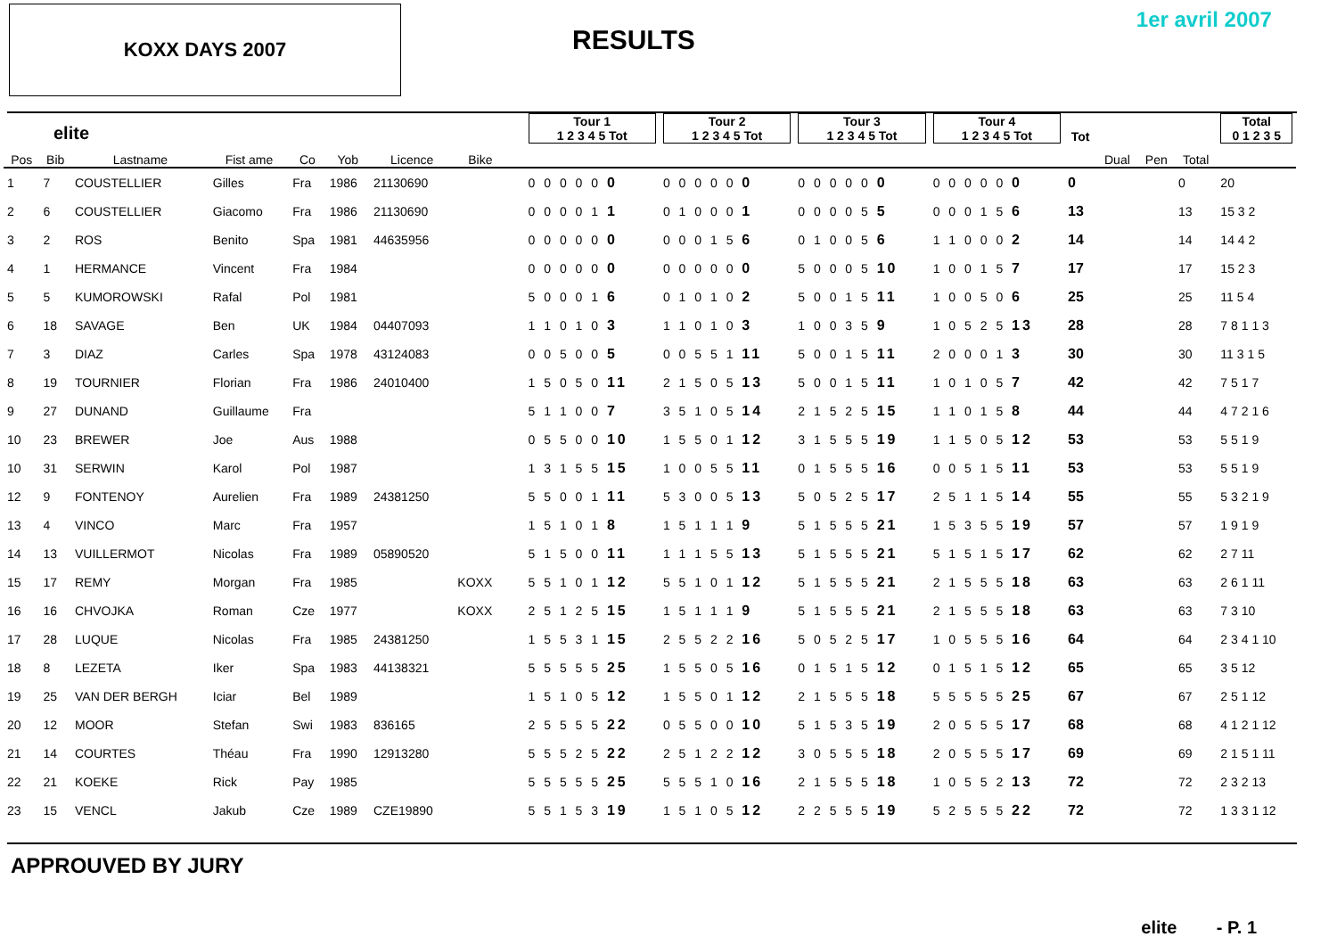KOXX DAYS 2007
RESULTS
1er avril 2007
| elite | | | | | | | | | | Tour 1 1 2 3 4 5 Tot | Tour 2 1 2 3 4 5 Tot | Tour 3 1 2 3 4 5 Tot | Tour 4 1 2 3 4 5 Tot | Tot | | | | Total 0 1 2 3 5 |
| --- | --- | --- | --- | --- | --- | --- | --- | --- | --- | --- | --- | --- | --- | --- | --- | --- | --- | --- |
| Pos | Bib | Lastname | Fist ame | Co | Yob | Licence | Bike | | | | | | | | Dual | Pen | Total | |
| 1 | 7 | COUSTELLIER | Gilles | Fra | 1986 | 21130690 | | | | 0 0 0 0 0 0 | 0 0 0 0 0 0 | 0 0 0 0 0 0 | 0 0 0 0 0 0 | 0 | | | 0 | 20 |
| 2 | 6 | COUSTELLIER | Giacomo | Fra | 1986 | 21130690 | | | | 0 0 0 0 1 1 | 0 1 0 0 0 1 | 0 0 0 0 5 5 | 0 0 0 1 5 6 | 13 | | | 13 | 15 3 2 |
| 3 | 2 | ROS | Benito | Spa | 1981 | 44635956 | | | | 0 0 0 0 0 0 | 0 0 0 1 5 6 | 0 1 0 0 5 6 | 1 1 0 0 0 2 | 14 | | | 14 | 14 4 2 |
| 4 | 1 | HERMANCE | Vincent | Fra | 1984 | | | | | 0 0 0 0 0 0 | 0 0 0 0 0 0 | 5 0 0 0 5 10 | 1 0 0 1 5 7 | 17 | | | 17 | 15 2 3 |
| 5 | 5 | KUMOROWSKI | Rafal | Pol | 1981 | | | | | 5 0 0 0 1 6 | 0 1 0 1 0 2 | 5 0 0 1 5 11 | 1 0 0 5 0 6 | 25 | | | 25 | 11 5 4 |
| 6 | 18 | SAVAGE | Ben | UK | 1984 | 04407093 | | | | 1 1 0 1 0 3 | 1 1 0 1 0 3 | 1 0 0 3 5 9 | 1 0 5 2 5 13 | 28 | | | 28 | 7 8 1 1 3 |
| 7 | 3 | DIAZ | Carles | Spa | 1978 | 43124083 | | | | 0 0 5 0 0 5 | 0 0 5 5 1 11 | 5 0 0 1 5 11 | 2 0 0 0 1 3 | 30 | | | 30 | 11 3 1 5 |
| 8 | 19 | TOURNIER | Florian | Fra | 1986 | 24010400 | | | | 1 5 0 5 0 11 | 2 1 5 0 5 13 | 5 0 0 1 5 11 | 1 0 1 0 5 7 | 42 | | | 42 | 7 5 1 7 |
| 9 | 27 | DUNAND | Guillaume | Fra | | | | | | 5 1 1 0 0 7 | 3 5 1 0 5 14 | 2 1 5 2 5 15 | 1 1 0 1 5 8 | 44 | | | 44 | 4 7 2 1 6 |
| 10 | 23 | BREWER | Joe | Aus | 1988 | | | | | 0 5 5 0 0 10 | 1 5 5 0 1 12 | 3 1 5 5 5 19 | 1 1 5 0 5 12 | 53 | | | 53 | 5 5 1 9 |
| 10 | 31 | SERWIN | Karol | Pol | 1987 | | | | | 1 3 1 5 5 15 | 1 0 0 5 5 11 | 0 1 5 5 5 16 | 0 0 5 1 5 11 | 53 | | | 53 | 5 5 1 9 |
| 12 | 9 | FONTENOY | Aurelien | Fra | 1989 | 24381250 | | | | 5 5 0 0 1 11 | 5 3 0 0 5 13 | 5 0 5 2 5 17 | 2 5 1 1 5 14 | 55 | | | 55 | 5 3 2 1 9 |
| 13 | 4 | VINCO | Marc | Fra | 1957 | | | | | 1 5 1 0 1 8 | 1 5 1 1 1 9 | 5 1 5 5 5 21 | 1 5 3 5 5 19 | 57 | | | 57 | 1 9 1 9 |
| 14 | 13 | VUILLERMOT | Nicolas | Fra | 1989 | 05890520 | | | | 5 1 5 0 0 11 | 1 1 1 5 5 13 | 5 1 5 5 5 21 | 5 1 5 1 5 17 | 62 | | | 62 | 2 7 11 |
| 15 | 17 | REMY | Morgan | Fra | 1985 | | KOXX | | | 5 5 1 0 1 12 | 5 5 1 0 1 12 | 5 1 5 5 5 21 | 2 1 5 5 5 18 | 63 | | | 63 | 2 6 1 11 |
| 16 | 16 | CHVOJKA | Roman | Cze | 1977 | | KOXX | | | 2 5 1 2 5 15 | 1 5 1 1 1 9 | 5 1 5 5 5 21 | 2 1 5 5 5 18 | 63 | | | 63 | 7 3 10 |
| 17 | 28 | LUQUE | Nicolas | Fra | 1985 | 24381250 | | | | 1 5 5 3 1 15 | 2 5 5 2 2 16 | 5 0 5 2 5 17 | 1 0 5 5 5 16 | 64 | | | 64 | 2 3 4 1 10 |
| 18 | 8 | LEZETA | Iker | Spa | 1983 | 44138321 | | | | 5 5 5 5 5 25 | 1 5 5 0 5 16 | 0 1 5 1 5 12 | 0 1 5 1 5 12 | 65 | | | 65 | 3 5 12 |
| 19 | 25 | VAN DER BERGH | Iciar | Bel | 1989 | | | | | 1 5 1 0 5 12 | 1 5 5 0 1 12 | 2 1 5 5 5 18 | 5 5 5 5 5 25 | 67 | | | 67 | 2 5 1 12 |
| 20 | 12 | MOOR | Stefan | Swi | 1983 | 836165 | | | | 2 5 5 5 5 22 | 0 5 5 0 0 10 | 5 1 5 3 5 19 | 2 0 5 5 5 17 | 68 | | | 68 | 4 1 2 1 12 |
| 21 | 14 | COURTES | Théau | Fra | 1990 | 12913280 | | | | 5 5 5 2 5 22 | 2 5 1 2 2 12 | 3 0 5 5 5 18 | 2 0 5 5 5 17 | 69 | | | 69 | 2 1 5 1 11 |
| 22 | 21 | KOEKE | Rick | Pay | 1985 | | | | | 5 5 5 5 5 25 | 5 5 5 1 0 16 | 2 1 5 5 5 18 | 1 0 5 5 2 13 | 72 | | | 72 | 2 3 2 13 |
| 23 | 15 | VENCL | Jakub | Cze | 1989 | CZE19890 | | | | 5 5 1 5 3 19 | 1 5 1 0 5 12 | 2 2 5 5 5 19 | 5 2 5 5 5 22 | 72 | | | 72 | 1 3 3 1 12 |
APPROUVED BY JURY
elite - P. 1